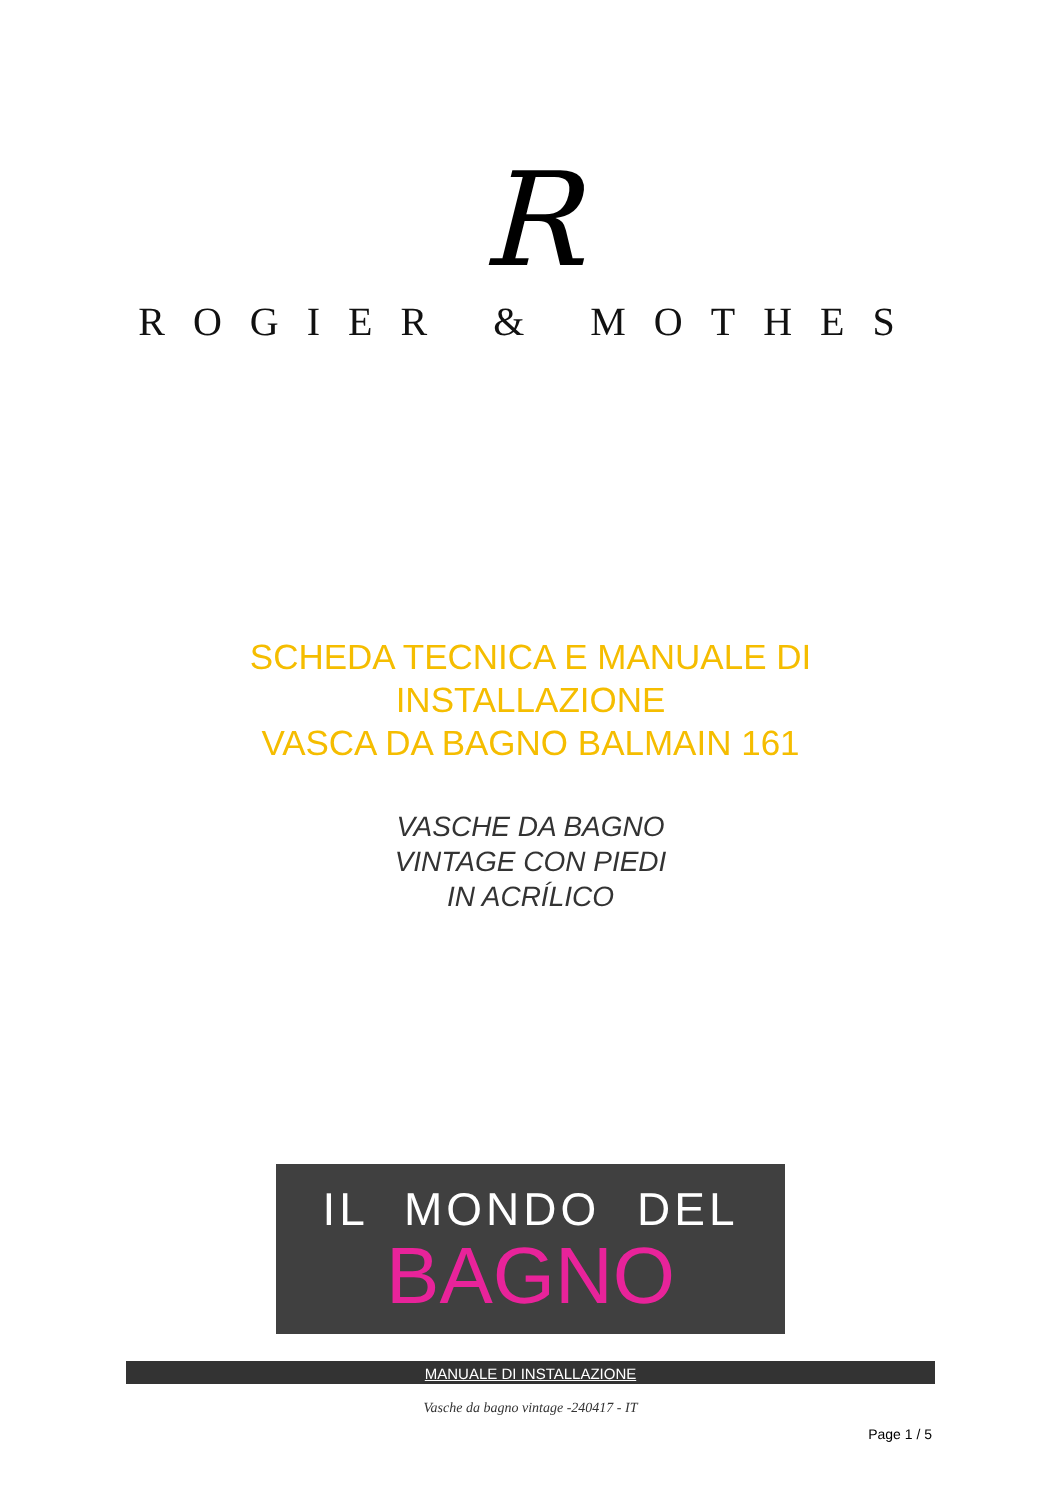R
ROGIER & MOTHES
SCHEDA TECNICA E MANUALE DI
INSTALLAZIONE
VASCA DA BAGNO BALMAIN 161
VASCHE DA BAGNO
VINTAGE CON PIEDI
IN ACRÍLICO
IL MONDO DEL
BAGNO
MANUALE DI INSTALLAZIONE
Vasche da bagno vintage -240417 - IT
Page 1 / 5